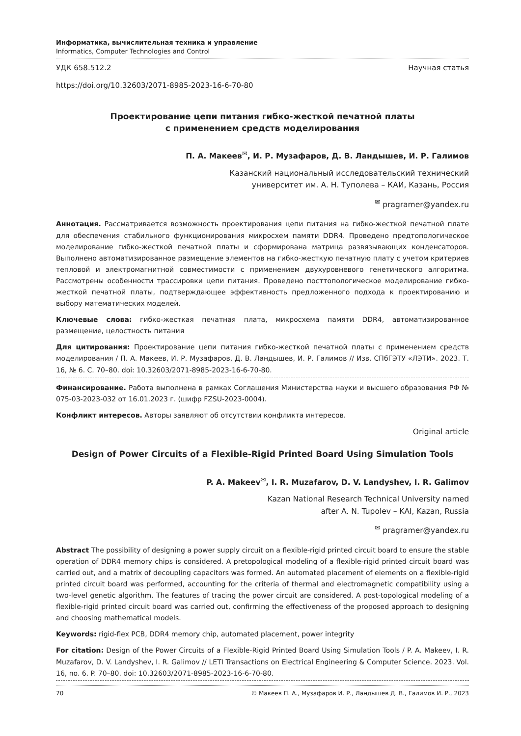Информатика, вычислительная техника и управление
Informatics, Computer Technologies and Control
УДК 658.512.2 Научная статья
https://doi.org/10.32603/2071-8985-2023-16-6-70-80
Проектирование цепи питания гибко-жесткой печатной платы
с применением средств моделирования
П. А. Макеев<sup>✉</sup>, И. Р. Музафаров, Д. В. Ландышев, И. Р. Галимов
Казанский национальный исследовательский технический
университет им. А. Н. Туполева – КАИ, Казань, Россия
<sup>✉</sup> pragramer@yandex.ru
Аннотация. Рассматривается возможность проектирования цепи питания на гибко-жесткой печатной плате для обеспечения стабильного функционирования микросхем памяти DDR4. Проведено предтопологическое моделирование гибко-жесткой печатной платы и сформирована матрица развязывающих конденсаторов. Выполнено автоматизированное размещение элементов на гибко-жесткую печатную плату с учетом критериев тепловой и электромагнитной совместимости с применением двухуровневого генетического алгоритма. Рассмотрены особенности трассировки цепи питания. Проведено посттопологическое моделирование гибко-жесткой печатной платы, подтверждающее эффективность предложенного подхода к проектированию и выбору математических моделей.
Ключевые слова: гибко-жесткая печатная плата, микросхема памяти DDR4, автоматизированное размещение, целостность питания
Для цитирования: Проектирование цепи питания гибко-жесткой печатной платы с применением средств моделирования / П. А. Макеев, И. Р. Музафаров, Д. В. Ландышев, И. Р. Галимов // Изв. СПбГЭТУ «ЛЭТИ». 2023. Т. 16, № 6. С. 70–80. doi: 10.32603/2071-8985-2023-16-6-70-80.
Финансирование. Работа выполнена в рамках Соглашения Министерства науки и высшего образования РФ № 075-03-2023-032 от 16.01.2023 г. (шифр FZSU-2023-0004).
Конфликт интересов. Авторы заявляют об отсутствии конфликта интересов.
Original article
Design of Power Circuits of a Flexible-Rigid Printed Board Using Simulation Tools
P. A. Makeev<sup>✉</sup>, I. R. Muzafarov, D. V. Landyshev, I. R. Galimov
Kazan National Research Technical University named
after A. N. Tupolev – KAI, Kazan, Russia
<sup>✉</sup> pragramer@yandex.ru
Abstract The possibility of designing a power supply circuit on a flexible-rigid printed circuit board to ensure the stable operation of DDR4 memory chips is considered. A pretopological modeling of a flexible-rigid printed circuit board was carried out, and a matrix of decoupling capacitors was formed. An automated placement of elements on a flexible-rigid printed circuit board was performed, accounting for the criteria of thermal and electromagnetic compatibility using a two-level genetic algorithm. The features of tracing the power circuit are considered. A post-topological modeling of a flexible-rigid printed circuit board was carried out, confirming the effectiveness of the proposed approach to designing and choosing mathematical models.
Keywords: rigid-flex PCB, DDR4 memory chip, automated placement, power integrity
For citation: Design of the Power Circuits of a Flexible-Rigid Printed Board Using Simulation Tools / P. A. Makeev, I. R. Muzafarov, D. V. Landyshev, I. R. Galimov // LETI Transactions on Electrical Engineering & Computer Science. 2023. Vol. 16, no. 6. P. 70–80. doi: 10.32603/2071-8985-2023-16-6-70-80.
70 © Макеев П. А., Музафаров И. Р., Ландышев Д. В., Галимов И. Р., 2023